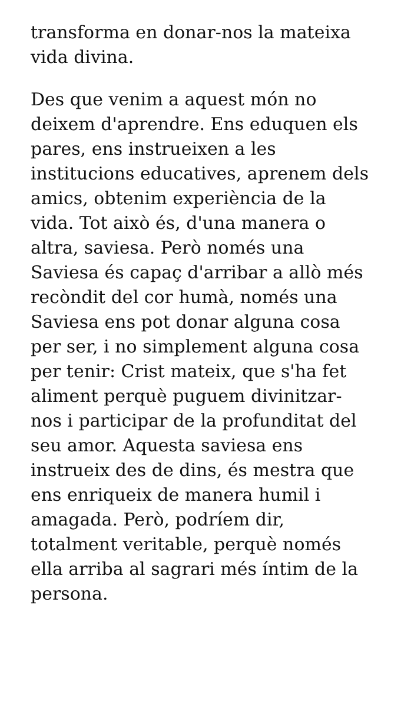transforma en donar-nos la mateixa
vida divina.
Des que venim a aquest món no deixem d'aprendre. Ens eduquen els pares, ens instrueixen a les institucions educatives, aprenem dels amics, obtenim experiència de la vida. Tot això és, d'una manera o altra, saviesa. Però només una Saviesa és capaç d'arribar a allò més recòndit del cor humà, només una Saviesa ens pot donar alguna cosa per ser, i no simplement alguna cosa per tenir: Crist mateix, que s'ha fet aliment perquè puguem divinitzar-nos i participar de la profunditat del seu amor. Aquesta saviesa ens instrueix des de dins, és mestra que ens enriqueix de manera humil i amagada. Però, podríem dir, totalment veritable, perquè només ella arriba al sagrari més íntim de la persona.